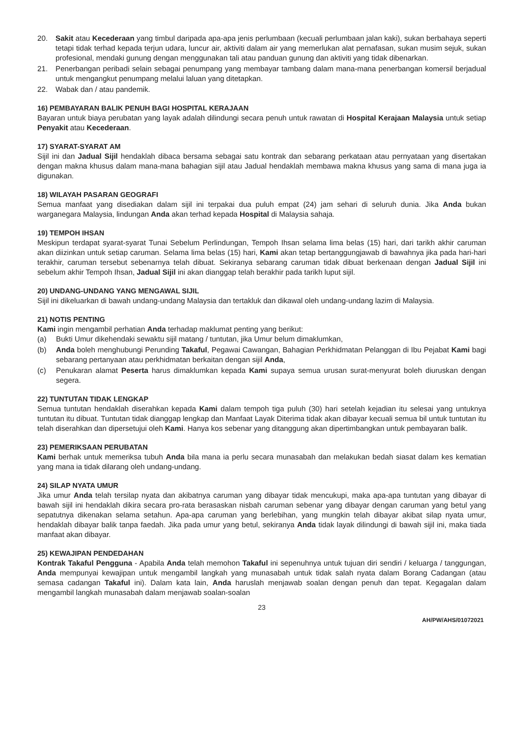20. Sakit atau Kecederaan yang timbul daripada apa-apa jenis perlumbaan (kecuali perlumbaan jalan kaki), sukan berbahaya seperti tetapi tidak terhad kepada terjun udara, luncur air, aktiviti dalam air yang memerlukan alat pernafasan, sukan musim sejuk, sukan profesional, mendaki gunung dengan menggunakan tali atau panduan gunung dan aktiviti yang tidak dibenarkan.
21. Penerbangan peribadi selain sebagai penumpang yang membayar tambang dalam mana-mana penerbangan komersil berjadual untuk mengangkut penumpang melalui laluan yang ditetapkan.
22. Wabak dan / atau pandemik.
16) PEMBAYARAN BALIK PENUH BAGI HOSPITAL KERAJAAN
Bayaran untuk biaya perubatan yang layak adalah dilindungi secara penuh untuk rawatan di Hospital Kerajaan Malaysia untuk setiap Penyakit atau Kecederaan.
17) SYARAT-SYARAT AM
Sijil ini dan Jadual Sijil hendaklah dibaca bersama sebagai satu kontrak dan sebarang perkataan atau pernyataan yang disertakan dengan makna khusus dalam mana-mana bahagian sijil atau Jadual hendaklah membawa makna khusus yang sama di mana juga ia digunakan.
18) WILAYAH PASARAN GEOGRAFI
Semua manfaat yang disediakan dalam sijil ini terpakai dua puluh empat (24) jam sehari di seluruh dunia. Jika Anda bukan warganegara Malaysia, lindungan Anda akan terhad kepada Hospital di Malaysia sahaja.
19) TEMPOH IHSAN
Meskipun terdapat syarat-syarat Tunai Sebelum Perlindungan, Tempoh Ihsan selama lima belas (15) hari, dari tarikh akhir caruman akan diizinkan untuk setiap caruman. Selama lima belas (15) hari, Kami akan tetap bertanggungjawab di bawahnya jika pada hari-hari terakhir, caruman tersebut sebenarnya telah dibuat. Sekiranya sebarang caruman tidak dibuat berkenaan dengan Jadual Sijil ini sebelum akhir Tempoh Ihsan, Jadual Sijil ini akan dianggap telah berakhir pada tarikh luput sijil.
20) UNDANG-UNDANG YANG MENGAWAL SIJIL
Sijil ini dikeluarkan di bawah undang-undang Malaysia dan tertakluk dan dikawal oleh undang-undang lazim di Malaysia.
21) NOTIS PENTING
Kami ingin mengambil perhatian Anda terhadap maklumat penting yang berikut:
(a) Bukti Umur dikehendaki sewaktu sijil matang / tuntutan, jika Umur belum dimaklumkan,
(b) Anda boleh menghubungi Perunding Takaful, Pegawai Cawangan, Bahagian Perkhidmatan Pelanggan di Ibu Pejabat Kami bagi sebarang pertanyaan atau perkhidmatan berkaitan dengan sijil Anda,
(c) Penukaran alamat Peserta harus dimaklumkan kepada Kami supaya semua urusan surat-menyurat boleh diuruskan dengan segera.
22) TUNTUTAN TIDAK LENGKAP
Semua tuntutan hendaklah diserahkan kepada Kami dalam tempoh tiga puluh (30) hari setelah kejadian itu selesai yang untuknya tuntutan itu dibuat. Tuntutan tidak dianggap lengkap dan Manfaat Layak Diterima tidak akan dibayar kecuali semua bil untuk tuntutan itu telah diserahkan dan dipersetujui oleh Kami. Hanya kos sebenar yang ditanggung akan dipertimbangkan untuk pembayaran balik.
23) PEMERIKSAAN PERUBATAN
Kami berhak untuk memeriksa tubuh Anda bila mana ia perlu secara munasabah dan melakukan bedah siasat dalam kes kematian yang mana ia tidak dilarang oleh undang-undang.
24) SILAP NYATA UMUR
Jika umur Anda telah tersilap nyata dan akibatnya caruman yang dibayar tidak mencukupi, maka apa-apa tuntutan yang dibayar di bawah sijil ini hendaklah dikira secara pro-rata berasaskan nisbah caruman sebenar yang dibayar dengan caruman yang betul yang sepatutnya dikenakan selama setahun. Apa-apa caruman yang berlebihan, yang mungkin telah dibayar akibat silap nyata umur, hendaklah dibayar balik tanpa faedah. Jika pada umur yang betul, sekiranya Anda tidak layak dilindungi di bawah sijil ini, maka tiada manfaat akan dibayar.
25) KEWAJIPAN PENDEDAHAN
Kontrak Takaful Pengguna - Apabila Anda telah memohon Takaful ini sepenuhnya untuk tujuan diri sendiri / keluarga / tanggungan, Anda mempunyai kewajipan untuk mengambil langkah yang munasabah untuk tidak salah nyata dalam Borang Cadangan (atau semasa cadangan Takaful ini). Dalam kata lain, Anda haruslah menjawab soalan dengan penuh dan tepat. Kegagalan dalam mengambil langkah munasabah dalam menjawab soalan-soalan
23
AH/PW/AHS/01072021